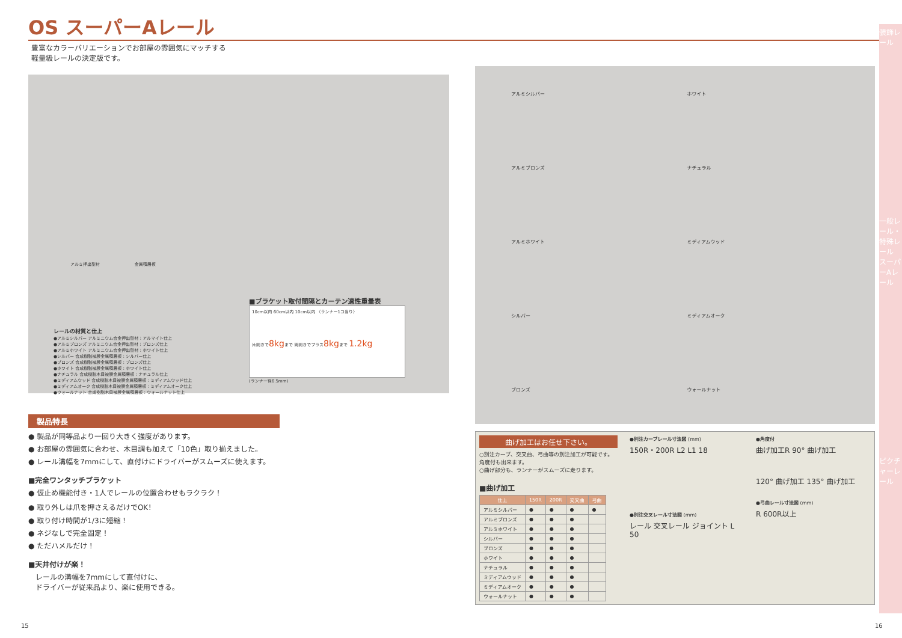OS スーパーAレール
豊富なカラーバリエーションでお部屋の雰囲気にマッチする
軽量級レールの決定版です。
アルミ押出型材 金属積層板
レールの材質と仕上
●アルミシルバー アルミニウム合金押出型材：アルマイト仕上
●アルミブロンズ アルミニウム合金押出型材：ブロンズ仕上
●アルミホワイト アルミニウム合金押出型材：ホワイト仕上
●シルバー 合成樹脂被膜金属積層板：シルバー仕上
●ブロンズ 合成樹脂被膜金属積層板：ブロンズ仕上
●ホワイト 合成樹脂被膜金属積層板：ホワイト仕上
●ナチュラル 合成樹脂木目被膜金属積層板：ナチュラル仕上
●ミディアムウッド 合成樹脂木目被膜金属積層板：ミディアムウッド仕上
●ミディアムオーク 合成樹脂木目被膜金属積層板：ミディアムオーク仕上
●ウォールナット 合成樹脂木目被膜金属積層板：ウォールナット仕上
■ブラケット取付間隔とカーテン適性重量表
10cm以内 60cm以内 10cm以内 〈ランナー1コ当り〉
片開きで8kgまで 両開きでプラス8kgまで 1.2kg
(ランナー径6.5mm)
製品特長
● 製品が同等品より一回り大きく強度があります。
● お部屋の雰囲気に合わせ、木目調も加えて「10色」取り揃えました。
● レール溝幅を7mmにして、直付けにドライバーがスムーズに使えます。
■完全ワンタッチブラケット
● 仮止め機能付き・1人でレールの位置合わせもラクラク！
● 取り外しは爪を押さえるだけでOK！
● 取り付け時間が1/3に短縮！
● ネジなしで完全固定！
● ただハメルだけ！
■天井付けが楽！
　レールの溝幅を7mmにして直付けに、
　ドライバーが従来品より、楽に使用できる。
アルミシルバー
ホワイト
アルミブロンズ
ナチュラル
アルミホワイト
ミディアムウッド
シルバー
ミディアムオーク
ブロンズ
ウォールナット
曲げ加工はお任せ下さい。
○別注カーブ、交叉曲、弓曲等の別注加工が可能です。角度付も出来ます。
○曲げ部分も、ランナーがスムーズに走ります。
■曲げ加工
| 仕上 | 150R | 200R | 交叉曲 | 弓曲 |
| --- | --- | --- | --- | --- |
| アルミシルバー | ● | ● | ● | ● |
| アルミブロンズ | ● | ● | ● | |
| アルミホワイト | ● | ● | ● | |
| シルバー | ● | ● | ● | |
| ブロンズ | ● | ● | ● | |
| ホワイト | ● | ● | ● | |
| ナチュラル | ● | ● | ● | |
| ミディアムウッド | ● | ● | ● | |
| ミディアムオーク | ● | ● | ● | |
| ウォールナット | ● | ● | ● | |
●別注カーブレール寸法図 (mm)
150R・200R L2 L1 18
●別注交叉レール寸法図 (mm)
レール 交叉レール ジョイント L 50
●角度付
曲げ加工R 90° 曲げ加工
120° 曲げ加工 135° 曲げ加工
●弓曲レール寸法図 (mm)
R 600R以上
装飾レール
一般レール・特殊レール スーパーAレール
ピクチャーレール
15 16